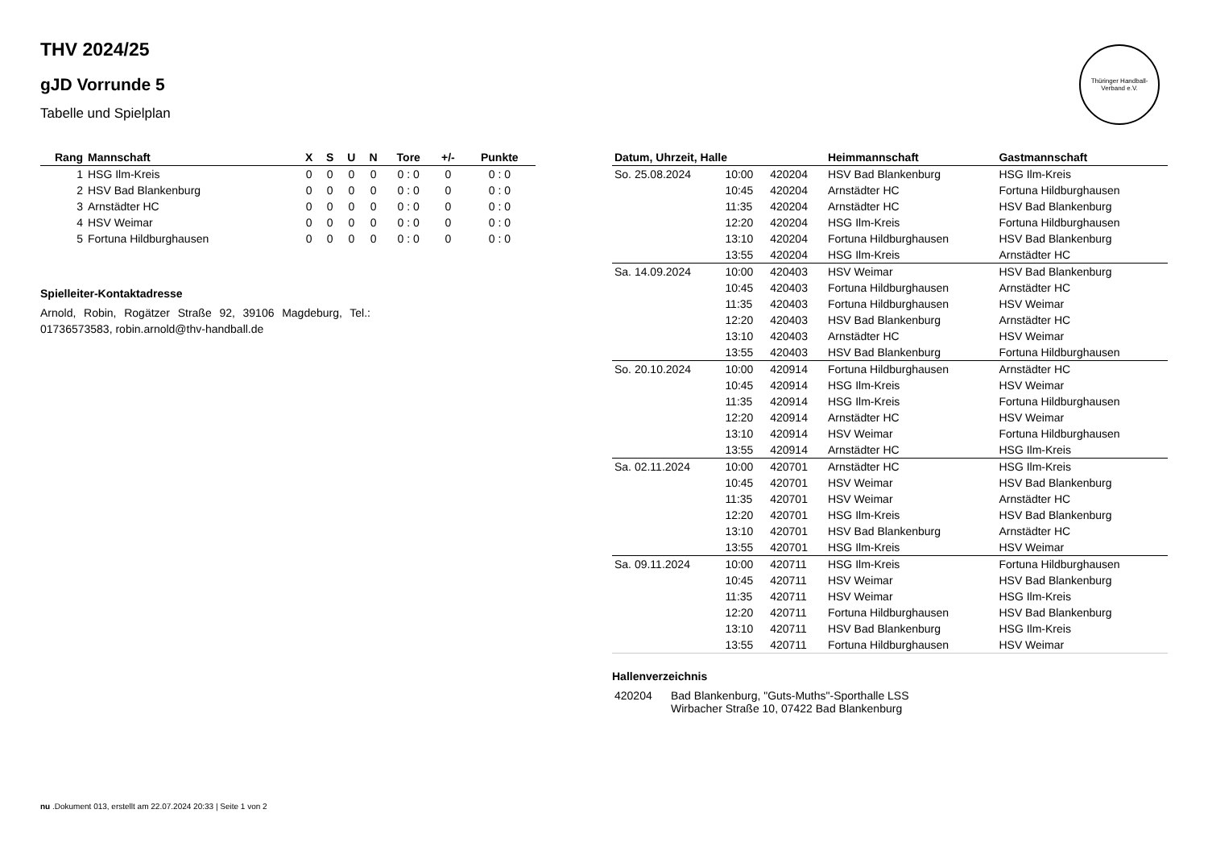Thüringer Handball-Verband e.V.
THV 2024/25
gJD Vorrunde 5
Tabelle und Spielplan
| Rang | Mannschaft | X | S | U | N | Tore | +/- | Punkte |
| --- | --- | --- | --- | --- | --- | --- | --- | --- |
| 1 | HSG Ilm-Kreis | 0 | 0 | 0 | 0 | 0 : 0 | 0 | 0 : 0 |
| 2 | HSV Bad Blankenburg | 0 | 0 | 0 | 0 | 0 : 0 | 0 | 0 : 0 |
| 3 | Arnstädter HC | 0 | 0 | 0 | 0 | 0 : 0 | 0 | 0 : 0 |
| 4 | HSV Weimar | 0 | 0 | 0 | 0 | 0 : 0 | 0 | 0 : 0 |
| 5 | Fortuna Hildburghausen | 0 | 0 | 0 | 0 | 0 : 0 | 0 | 0 : 0 |
Spielleiter-Kontaktadresse
Arnold, Robin, Rogätzer Straße 92, 39106 Magdeburg, Tel.: 01736573583, robin.arnold@thv-handball.de
| Datum, Uhrzeit, Halle | | | Heimmannschaft | Gastmannschaft |
| --- | --- | --- | --- | --- |
| So. 25.08.2024 | 10:00 | 420204 | HSV Bad Blankenburg | HSG Ilm-Kreis |
| | 10:45 | 420204 | Arnstädter HC | Fortuna Hildburghausen |
| | 11:35 | 420204 | Arnstädter HC | HSV Bad Blankenburg |
| | 12:20 | 420204 | HSG Ilm-Kreis | Fortuna Hildburghausen |
| | 13:10 | 420204 | Fortuna Hildburghausen | HSV Bad Blankenburg |
| | 13:55 | 420204 | HSG Ilm-Kreis | Arnstädter HC |
| Sa. 14.09.2024 | 10:00 | 420403 | HSV Weimar | HSV Bad Blankenburg |
| | 10:45 | 420403 | Fortuna Hildburghausen | Arnstädter HC |
| | 11:35 | 420403 | Fortuna Hildburghausen | HSV Weimar |
| | 12:20 | 420403 | HSV Bad Blankenburg | Arnstädter HC |
| | 13:10 | 420403 | Arnstädter HC | HSV Weimar |
| | 13:55 | 420403 | HSV Bad Blankenburg | Fortuna Hildburghausen |
| So. 20.10.2024 | 10:00 | 420914 | Fortuna Hildburghausen | Arnstädter HC |
| | 10:45 | 420914 | HSG Ilm-Kreis | HSV Weimar |
| | 11:35 | 420914 | HSG Ilm-Kreis | Fortuna Hildburghausen |
| | 12:20 | 420914 | Arnstädter HC | HSV Weimar |
| | 13:10 | 420914 | HSV Weimar | Fortuna Hildburghausen |
| | 13:55 | 420914 | Arnstädter HC | HSG Ilm-Kreis |
| Sa. 02.11.2024 | 10:00 | 420701 | Arnstädter HC | HSG Ilm-Kreis |
| | 10:45 | 420701 | HSV Weimar | HSV Bad Blankenburg |
| | 11:35 | 420701 | HSV Weimar | Arnstädter HC |
| | 12:20 | 420701 | HSG Ilm-Kreis | HSV Bad Blankenburg |
| | 13:10 | 420701 | HSV Bad Blankenburg | Arnstädter HC |
| | 13:55 | 420701 | HSG Ilm-Kreis | HSV Weimar |
| Sa. 09.11.2024 | 10:00 | 420711 | HSG Ilm-Kreis | Fortuna Hildburghausen |
| | 10:45 | 420711 | HSV Weimar | HSV Bad Blankenburg |
| | 11:35 | 420711 | HSV Weimar | HSG Ilm-Kreis |
| | 12:20 | 420711 | Fortuna Hildburghausen | HSV Bad Blankenburg |
| | 13:10 | 420711 | HSV Bad Blankenburg | HSG Ilm-Kreis |
| | 13:55 | 420711 | Fortuna Hildburghausen | HSV Weimar |
Hallenverzeichnis
| 420204 | Bad Blankenburg, "Guts-Muths"-Sporthalle LSS Wirbacher Straße 10, 07422 Bad Blankenburg |
nu .Dokument 013, erstellt am 22.07.2024 20:33 | Seite 1 von 2